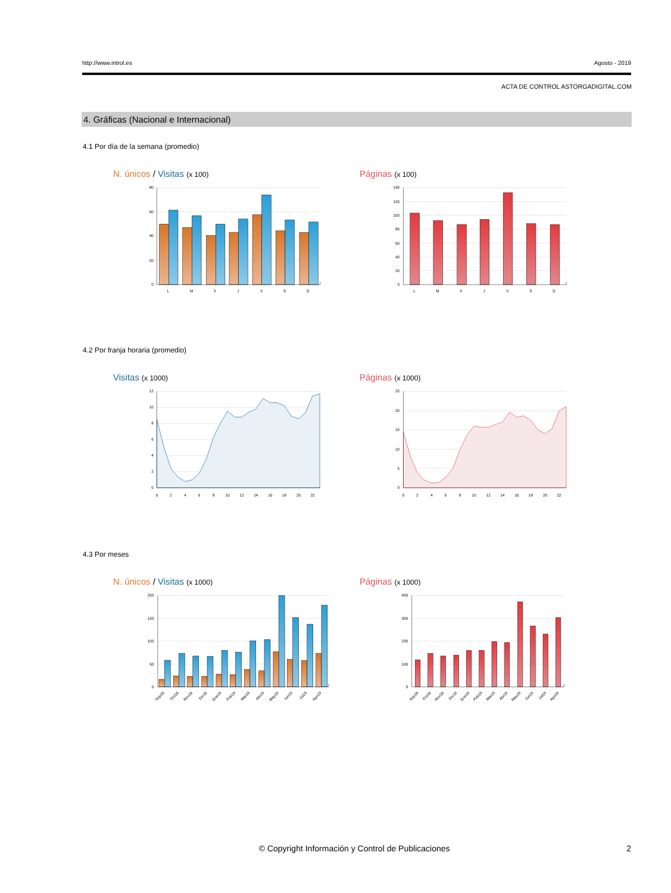http://www.introl.es Agosto - 2019
ACTA DE CONTROL ASTORGADIGITAL.COM
4. Gráficas (Nacional e Internacional)
4.1 Por día de la semana (promedio)
N. únicos / Visitas (x 100)
80
60
40
20
0
L
M
X
J
V
S
D
Páginas (x 100)
140
120
100
80
60
40
20
0
L
M
X
J
V
S
D
4.2 Por franja horaria (promedio)
Visitas (x 1000)
12
10
8
6
4
2
0
0
2
4
6
8
10
12
14
16
18
20
22
Páginas (x 1000)
25
20
15
10
5
0
0
2
4
6
8
10
12
14
16
18
20
22
4.3 Por meses
N. únicos / Visitas (x 1000)
200
150
100
50
0
Sep18
Oct18
Nov18
Dic18
Ene19
Feb19
Mar19
Abr19
May19
Jun19
Jul19
Ago19
Páginas (x 1000)
400
300
200
100
0
Sep18
Oct18
Nov18
Dic18
Ene19
Feb19
Mar19
Abr19
May19
Jun19
Jul19
Ago19
© Copyright Información y Control de Publicaciones 2